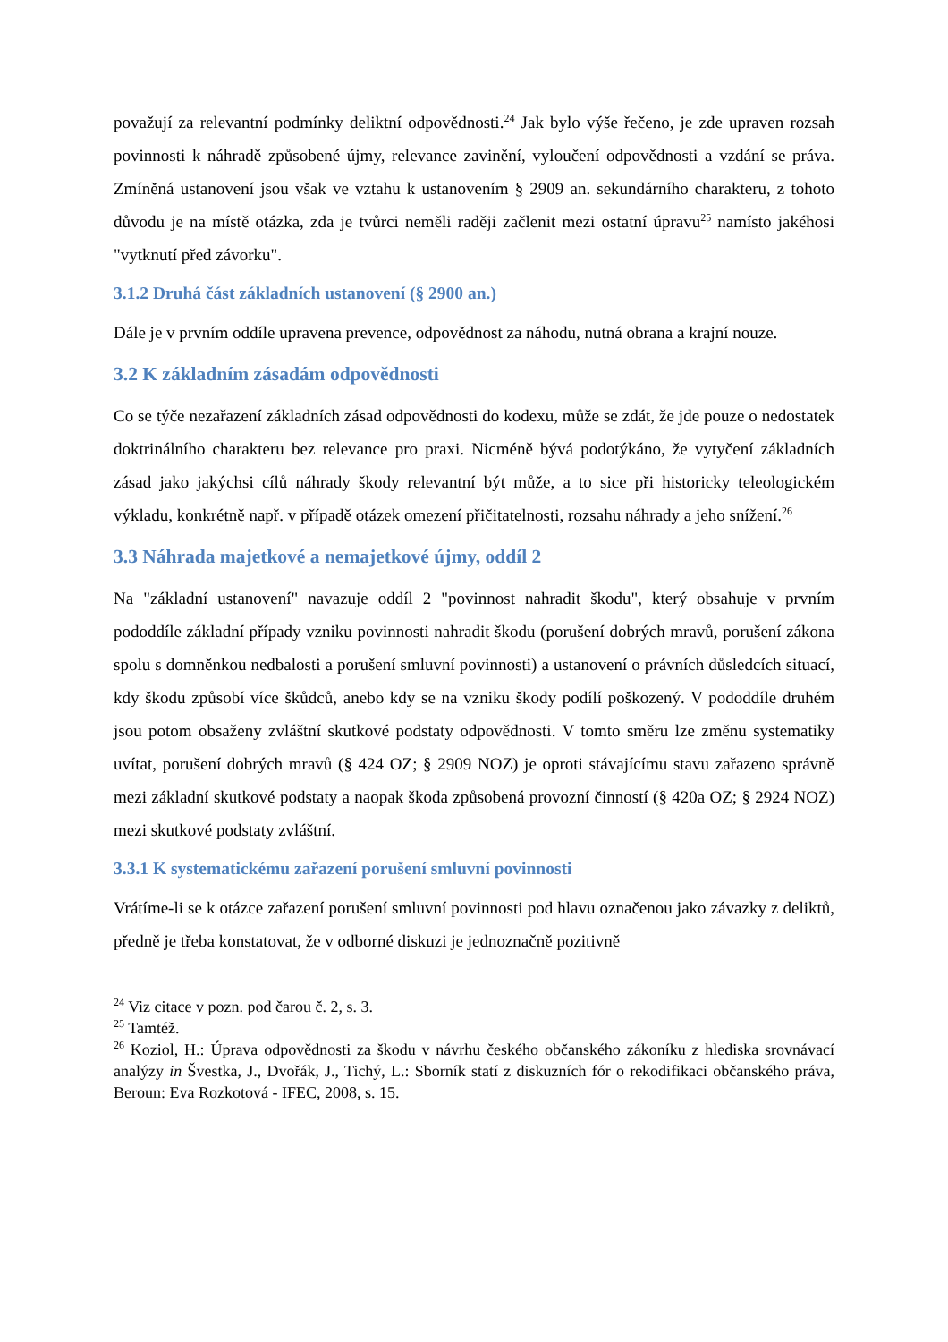považují za relevantní podmínky deliktní odpovědnosti.<sup>24</sup> Jak bylo výše řečeno, je zde upraven rozsah povinnosti k náhradě způsobené újmy, relevance zavinění, vyloučení odpovědnosti a vzdání se práva. Zmíněná ustanovení jsou však ve vztahu k ustanovením § 2909 an. sekundárního charakteru, z tohoto důvodu je na místě otázka, zda je tvůrci neměli raději začlenit mezi ostatní úpravu<sup>25</sup> namísto jakéhosi "vytknutí před závorku".
3.1.2 Druhá část základních ustanovení (§ 2900 an.)
Dále je v prvním oddíle upravena prevence, odpovědnost za náhodu, nutná obrana a krajní nouze.
3.2 K základním zásadám odpovědnosti
Co se týče nezařazení základních zásad odpovědnosti do kodexu, může se zdát, že jde pouze o nedostatek doktrinálního charakteru bez relevance pro praxi. Nicméně bývá podotýkáno, že vytyčení základních zásad jako jakýchsi cílů náhrady škody relevantní být může, a to sice při historicky teleologickém výkladu, konkrétně např. v případě otázek omezení přičitatelnosti, rozsahu náhrady a jeho snížení.<sup>26</sup>
3.3 Náhrada majetkové a nemajetkové újmy, oddíl 2
Na "základní ustanovení" navazuje oddíl 2 "povinnost nahradit škodu", který obsahuje v prvním pododdíle základní případy vzniku povinnosti nahradit škodu (porušení dobrých mravů, porušení zákona spolu s domněnkou nedbalosti a porušení smluvní povinnosti) a ustanovení o právních důsledcích situací, kdy škodu způsobí více škůdců, anebo kdy se na vzniku škody podílí poškozený. V pododdíle druhém jsou potom obsaženy zvláštní skutkové podstaty odpovědnosti. V tomto směru lze změnu systematiky uvítat, porušení dobrých mravů (§ 424 OZ; § 2909 NOZ) je oproti stávajícímu stavu zařazeno správně mezi základní skutkové podstaty a naopak škoda způsobená provozní činností (§ 420a OZ; § 2924 NOZ) mezi skutkové podstaty zvláštní.
3.3.1 K systematickému zařazení porušení smluvní povinnosti
Vrátíme-li se k otázce zařazení porušení smluvní povinnosti pod hlavu označenou jako závazky z deliktů, předně je třeba konstatovat, že v odborné diskuzi je jednoznačně pozitivně
<sup>24</sup> Viz citace v pozn. pod čarou č. 2, s. 3.
<sup>25</sup> Tamtéž.
<sup>26</sup> Koziol, H.: Úprava odpovědnosti za škodu v návrhu českého občanského zákoníku z hlediska srovnávací analýzy in Švestka, J., Dvořák, J., Tichý, L.: Sborník statí z diskuzních fór o rekodifikaci občanského práva, Beroun: Eva Rozkotová - IFEC, 2008, s. 15.